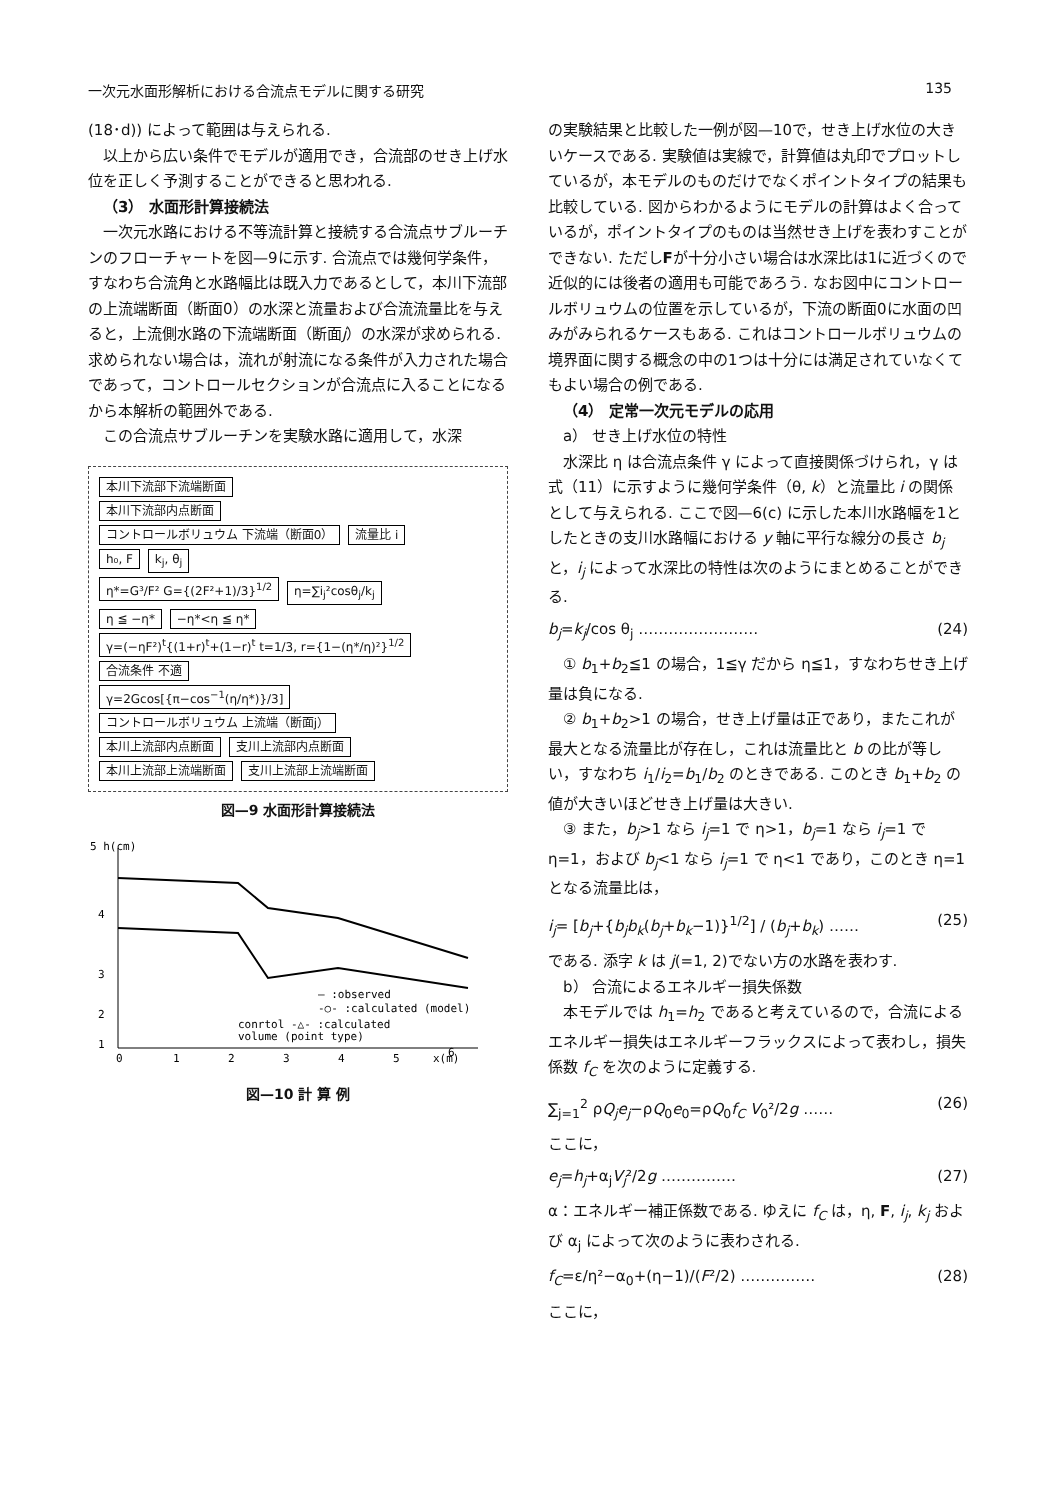一次元水面形解析における合流点モデルに関する研究 135
(18･d)) によって範囲は与えられる.
以上から広い条件でモデルが適用でき，合流部のせき上げ水位を正しく予測することができると思われる.
（3） 水面形計算接続法
一次元水路における不等流計算と接続する合流点サブルーチンのフローチャートを図—9に示す. 合流点では幾何学条件，すなわち合流角と水路幅比は既入力であるとして，本川下流部の上流端断面（断面0）の水深と流量および合流流量比を与えると，上流側水路の下流端断面（断面j）の水深が求められる. 求められない場合は，流れが射流になる条件が入力された場合であって，コントロールセクションが合流点に入ることになるから本解析の範囲外である.
この合流点サブルーチンを実験水路に適用して，水深
本川下流部下流端断面
本川下流部内点断面
コントロールボリュウム 下流端（断面0） 流量比 i
h₀, F k<sub>j</sub>, θ<sub>j</sub>
η*=G³/F² G={(2F²+1)/3}<sup>1/2</sup> η=∑i<sub>j</sub>²cosθ<sub>j</sub>/k<sub>j</sub>
η ≦ −η* −η*<η ≦ η*
γ=(−ηF²)<sup>t</sup>{(1+r)<sup>t</sup>+(1−r)<sup>t</sup> t=1/3, r={1−(η*/η)²}<sup>1/2</sup> 合流条件 不適
γ=2Gcos[{π−cos<sup>−1</sup>(η/η*)}/3]
コントロールボリュウム 上流端（断面j）
本川上流部内点断面 支川上流部内点断面
本川上流部上流端断面 支川上流部上流端断面
図—9 水面形計算接続法
5 h(cm)
4
3
2
1
0
1
2
3
4
5
x(m)
6
— :observed
-○- :calculated (model)
conrtol -△- :calculated
volume (point type)
図—10 計 算 例
の実験結果と比較した一例が図—10で，せき上げ水位の大きいケースである. 実験値は実線で，計算値は丸印でプロットしているが，本モデルのものだけでなくポイントタイプの結果も比較している. 図からわかるようにモデルの計算はよく合っているが，ポイントタイプのものは当然せき上げを表わすことができない. ただしFが十分小さい場合は水深比は1に近づくので近似的には後者の適用も可能であろう. なお図中にコントロールボリュウムの位置を示しているが，下流の断面0に水面の凹みがみられるケースもある. これはコントロールボリュウムの境界面に関する概念の中の1つは十分には満足されていなくてもよい場合の例である.
（4） 定常一次元モデルの応用
a） せき上げ水位の特性
水深比 η は合流点条件 γ によって直接関係づけられ，γ は式（11）に示すように幾何学条件（θ, k）と流量比 i の関係として与えられる. ここで図—6(c) に示した本川水路幅を1としたときの支川水路幅における y 軸に平行な線分の長さ b<sub>j</sub> と，i<sub>j</sub> によって水深比の特性は次のようにまとめることができる.
b<sub>j</sub>=k<sub>j</sub>/cos θ<sub>j</sub> …………………… (24)
① b<sub>1</sub>+b<sub>2</sub>≦1 の場合，1≦γ だから η≦1，すなわちせき上げ量は負になる.
② b<sub>1</sub>+b<sub>2</sub>>1 の場合，せき上げ量は正であり，またこれが最大となる流量比が存在し，これは流量比と b の比が等しい，すなわち i<sub>1</sub>/i<sub>2</sub>=b<sub>1</sub>/b<sub>2</sub> のときである. このとき b<sub>1</sub>+b<sub>2</sub> の値が大きいほどせき上げ量は大きい.
③ また，b<sub>j</sub>>1 なら i<sub>j</sub>=1 で η>1，b<sub>j</sub>=1 なら i<sub>j</sub>=1 で η=1，および b<sub>j</sub><1 なら i<sub>j</sub>=1 で η<1 であり，このとき η=1 となる流量比は，
i<sub>j</sub>= [b<sub>j</sub>+{b<sub>j</sub>b<sub>k</sub>(b<sub>j</sub>+b<sub>k</sub>−1)}<sup>1/2</sup>] / (b<sub>j</sub>+b<sub>k</sub>) …… (25)
である. 添字 k は j(=1, 2)でない方の水路を表わす.
b） 合流によるエネルギー損失係数
本モデルでは h<sub>1</sub>=h<sub>2</sub> であると考えているので，合流によるエネルギー損失はエネルギーフラックスによって表わし，損失係数 f<sub>C</sub> を次のように定義する.
∑<sub>j=1</sub><sup>2</sup> ρQ<sub>j</sub>e<sub>j</sub>−ρQ<sub>0</sub>e<sub>0</sub>=ρQ<sub>0</sub>f<sub>C</sub> V<sub>0</sub>²/2g …… (26)
ここに，
e<sub>j</sub>=h<sub>j</sub>+α<sub>j</sub>V<sub>j</sub>²/2g …………… (27)
α：エネルギー補正係数である. ゆえに f<sub>C</sub> は，η, F, i<sub>j</sub>, k<sub>j</sub> および α<sub>j</sub> によって次のように表わされる.
f<sub>C</sub>=ε/η²−α<sub>0</sub>+(η−1)/(F²/2) …………… (28)
ここに，